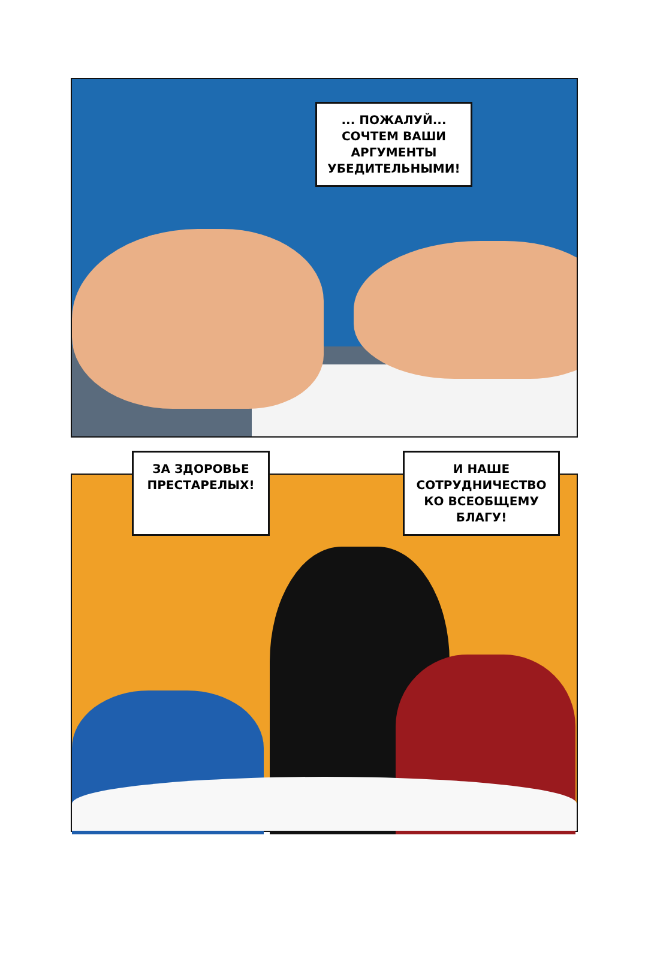... ПОЖАЛУЙ...
СОЧТЕМ ВАШИ
АРГУМЕНТЫ
УБЕДИТЕЛЬНЫМИ!
ЗА ЗДОРОВЬЕ
ПРЕСТАРЕЛЫХ!
И НАШЕ
СОТРУДНИЧЕСТВО
КО ВСЕОБЩЕМУ
БЛАГУ!